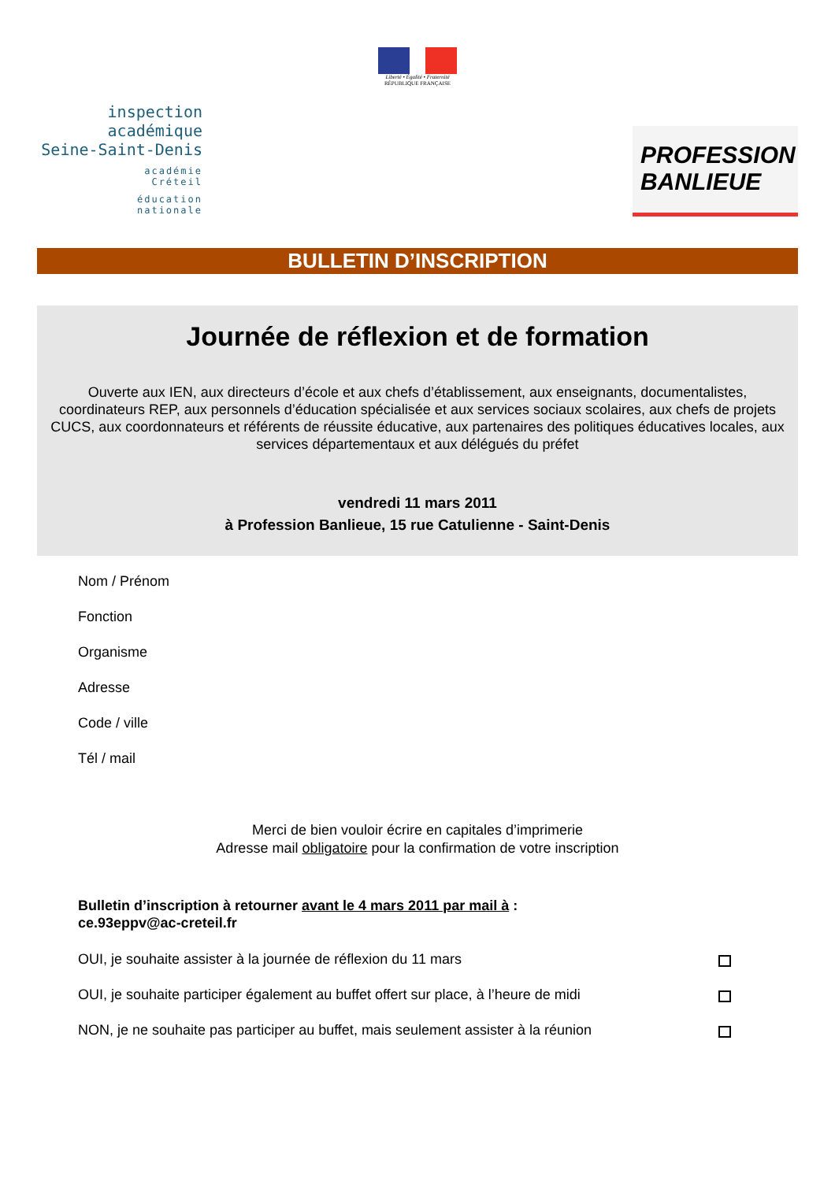Liberté • Égalité • Fraternité
RÉPUBLIQUE FRANÇAISE
inspection académique
Seine-Saint-Denis
académie
Créteil
éducation
nationale
PROFESSION
BANLIEUE
BULLETIN D’INSCRIPTION
Journée de réflexion et de formation
Ouverte aux IEN, aux directeurs d’école et aux chefs d’établissement, aux enseignants, documentalistes, coordinateurs REP, aux personnels d’éducation spécialisée et aux services sociaux scolaires, aux chefs de projets CUCS, aux coordonnateurs et référents de réussite éducative, aux partenaires des politiques éducatives locales, aux services départementaux et aux délégués du préfet
vendredi 11 mars 2011
à Profession Banlieue, 15 rue Catulienne - Saint-Denis
Nom / Prénom
Fonction
Organisme
Adresse
Code / ville
Tél / mail
Merci de bien vouloir écrire en capitales d’imprimerie
Adresse mail obligatoire pour la confirmation de votre inscription
Bulletin d’inscription à retourner avant le 4 mars 2011 par mail à :
ce.93eppv@ac-creteil.fr
OUI, je souhaite assister à la journée de réflexion du 11 mars
OUI, je souhaite participer également au buffet offert sur place, à l’heure de midi
NON, je ne souhaite pas participer au buffet, mais seulement assister à la réunion